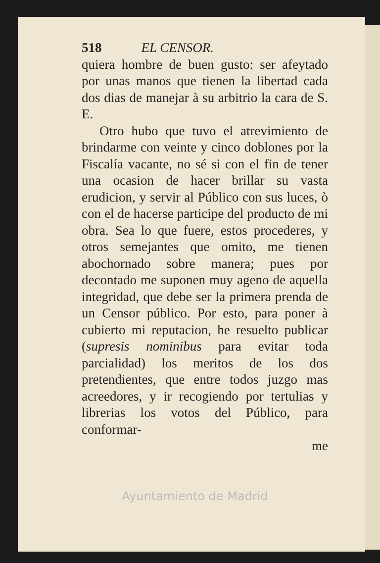518 EL CENSOR.
quiera hombre de buen gusto: ser afeytado por unas manos que tienen la libertad cada dos dias de manejar à su arbitrio la cara de S. E.
Otro hubo que tuvo el atrevimiento de brindarme con veinte y cinco doblones por la Fiscalía vacante, no sé si con el fin de tener una ocasion de hacer brillar su vasta erudicion, y servir al Público con sus luces, ò con el de hacerse participe del producto de mi obra. Sea lo que fuere, estos procederes, y otros semejantes que omito, me tienen abochornado sobre manera; pues por decontado me suponen muy ageno de aquella integridad, que debe ser la primera prenda de un Censor público. Por esto, para poner à cubierto mi reputacion, he resuelto publicar (supresis nominibus para evitar toda parcialidad) los meritos de los dos pretendientes, que entre todos juzgo mas acreedores, y ir recogiendo por tertulias y librerias los votos del Público, para conformar-
me
Ayuntamiento de Madrid